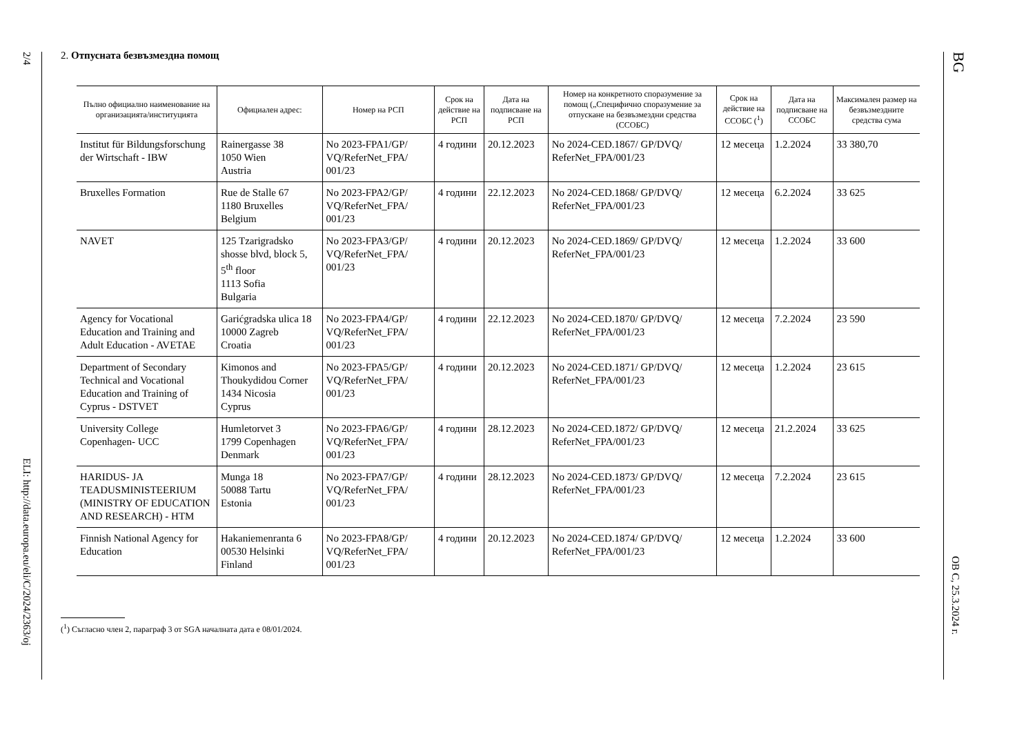2/4
ELI: http://data.europa.eu/eli/C/2024/2363/oj
2. Отпусната безвъзмездна помощ
| Пълно официално наименование на организацията/институцията | Официален адрес: | Номер на РСП | Срок на действие на РСП | Дата на подписване на РСП | Номер на конкретното споразумение за помощ („Специфично споразумение за отпускане на безвъзмездни средства (ССОБС) | Срок на действие на ССОБС (<sup>1</sup>) | Дата на подписване на ССОБС | Максимален размер на безвъзмездните средства сума |
| --- | --- | --- | --- | --- | --- | --- | --- | --- |
| Institut für Bildungsforschung der Wirtschaft - IBW | Rainergasse 38 1050 Wien Austria | No 2023-FPA1/GP/ VQ/ReferNet_FPA/ 001/23 | 4 години | 20.12.2023 | No 2024-CED.1867/ GP/DVQ/ ReferNet_FPA/001/23 | 12 месеца | 1.2.2024 | 33 380,70 |
| Bruxelles Formation | Rue de Stalle 67 1180 Bruxelles Belgium | No 2023-FPA2/GP/ VQ/ReferNet_FPA/ 001/23 | 4 години | 22.12.2023 | No 2024-CED.1868/ GP/DVQ/ ReferNet_FPA/001/23 | 12 месеца | 6.2.2024 | 33 625 |
| NAVET | 125 Tzarigradsko shosse blvd, block 5, 5<sup>th</sup> floor 1113 Sofia Bulgaria | No 2023-FPA3/GP/ VQ/ReferNet_FPA/ 001/23 | 4 години | 20.12.2023 | No 2024-CED.1869/ GP/DVQ/ ReferNet_FPA/001/23 | 12 месеца | 1.2.2024 | 33 600 |
| Agency for Vocational Education and Training and Adult Education - AVETAE | Garićgradska ulica 18 10000 Zagreb Croatia | No 2023-FPA4/GP/ VQ/ReferNet_FPA/ 001/23 | 4 години | 22.12.2023 | No 2024-CED.1870/ GP/DVQ/ ReferNet_FPA/001/23 | 12 месеца | 7.2.2024 | 23 590 |
| Department of Secondary Technical and Vocational Education and Training of Cyprus - DSTVET | Kimonos and Thoukydidou Corner 1434 Nicosia Cyprus | No 2023-FPA5/GP/ VQ/ReferNet_FPA/ 001/23 | 4 години | 20.12.2023 | No 2024-CED.1871/ GP/DVQ/ ReferNet_FPA/001/23 | 12 месеца | 1.2.2024 | 23 615 |
| University College Copenhagen- UCC | Humletorvet 3 1799 Copenhagen Denmark | No 2023-FPA6/GP/ VQ/ReferNet_FPA/ 001/23 | 4 години | 28.12.2023 | No 2024-CED.1872/ GP/DVQ/ ReferNet_FPA/001/23 | 12 месеца | 21.2.2024 | 33 625 |
| HARIDUS- JA TEADUSMINISTEERIUM (MINISTRY OF EDUCATION AND RESEARCH) - HTM | Munga 18 50088 Tartu Estonia | No 2023-FPA7/GP/ VQ/ReferNet_FPA/ 001/23 | 4 години | 28.12.2023 | No 2024-CED.1873/ GP/DVQ/ ReferNet_FPA/001/23 | 12 месеца | 7.2.2024 | 23 615 |
| Finnish National Agency for Education | Hakaniemenranta 6 00530 Helsinki Finland | No 2023-FPA8/GP/ VQ/ReferNet_FPA/ 001/23 | 4 години | 20.12.2023 | No 2024-CED.1874/ GP/DVQ/ ReferNet_FPA/001/23 | 12 месеца | 1.2.2024 | 33 600 |
(<sup>1</sup>) Съгласно член 2, параграф 3 от SGA началната дата е 08/01/2024.
BG
ОВ C, 25.3.2024 г.